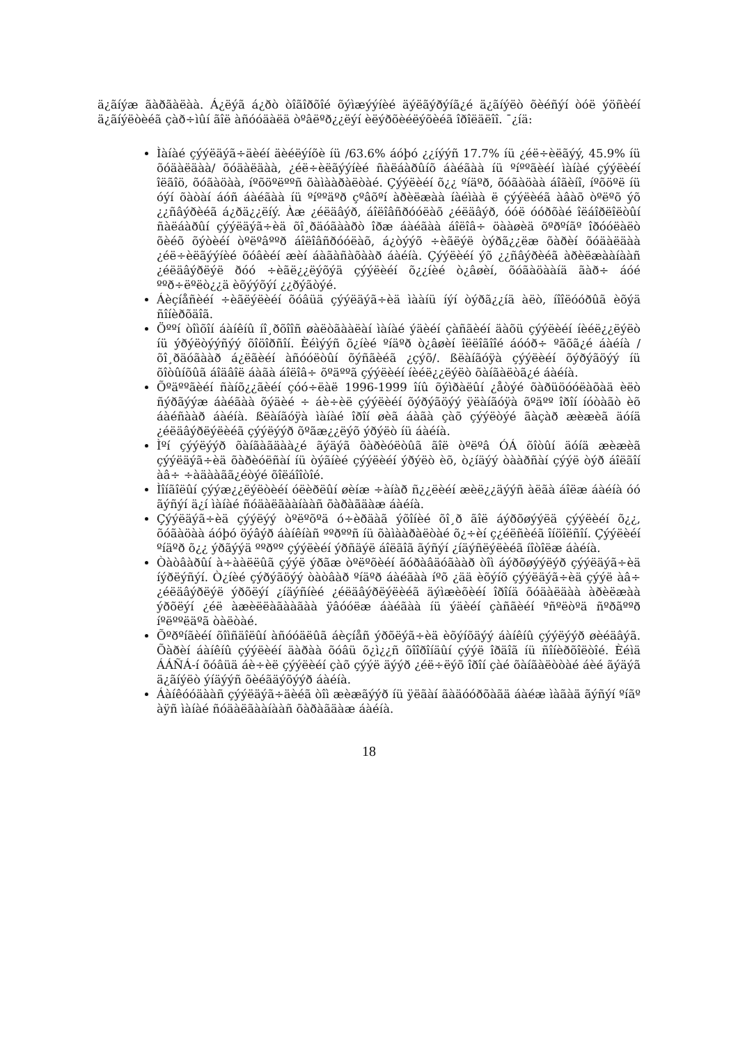ä¿ãíýæ ãàðãàëàà. Á¿ëýã á¿ðò òîãîðõîé õýìæýýíèé äýëãýðýíã¿é ä¿ãíýëò õèéñýí òóë ýöñèéí ä¿ãíýëòèéã çàð÷ìûí ãîë àñóóäàëä òºâëºð¿¿ëýí èëýðõèéëýõèéã îðîëäëîî. ¯¿íä:
Ìàíàé çýýëäýã÷äèéí äèéëýíõè íü /63.6% áóþó ¿¿íýýñ 17.7% íü ¿éë÷èëãýý, 45.9% íü õóäàëäàà/ õóäàëäàà, ¿éë÷èëãýýíèé ñàëáàðûíõ áàéãàà íü ºíººãèéí ìàíàé çýýëèéí îëãîö, õóãàöàà, íºõöºëººñ õàìààðàëòàé. Çýýëèéí õ¿¿ ºíäºð, õóãàöàà áîãèíî, íºõöºë íü óýí õàòàí áóñ áàéãàà íü ºíººäºð çºâõºí àðèëæàà íàéìàà ë çýýëèéã àâàõ òºëºõ ýõ ¿¿ñâýðèéã á¿ðä¿¿ëíý. Àæ ¿éëäâýð, áîëîâñðóóëàõ ¿éëäâýð, óóë óóðõàé îëáîðëîëòûí ñàëáàðûí çýýëäýã÷èä õî¸ðäóãààðò îðæ áàéãàà áîëîâ÷ öààøèä õºðºíãº îðóóëàëò õèéõ õýòèéí òºëºâººð áîëîâñðóóëàõ, á¿òýýõ ÷èãëýë òýðã¿¿ëæ õàðèí õóäàëäàà ¿éë÷èëãýýíèé õóâèéí æèí áàãàñàõààð áàéíà. Çýýëèéí ýõ ¿¿ñâýðèéã àðèëæààíààñ ¿éëäâýðëýë ðóó ÷èãë¿¿ëýõýä çýýëèéí õ¿¿íèé ò¿âøèí, õóãàöààíä ãàð÷ áóé ººð÷ëºëò¿¿ä èõýýõýí ¿¿ðýãòýé.
Áèçíåñèéí ÷èãëýëèéí õóâüä çýýëäýã÷èä ìààíü íýí òýðã¿¿íä àëò, íîîëóóðûã èõýä ñîíèðõäîã.
Öººí òîìõîí áàíêíû íî¸ðõîîñ øàëòãààëàí ìàíàé ýäèéí çàñãèéí äàõü çýýëèéí íèéë¿¿ëýëò íü ýðýëòýýñýý õîöîðñîí. Èéìýýñ õ¿íèé ºíäºð ò¿âøèí îëëîãîîé áóóð÷ ºãõã¿é áàéíà /õî¸ðäóãààð á¿ëãèéí àñóóëòûí õýñãèéã ¿çýõ/. ßëàíãóÿà çýýëèéí õýðýãöýý íü õîòûíõûã áîäâîë áàãà áîëîâ÷ õºäººã çýýëèéí íèéë¿¿ëýëò õàíãàëòã¿é áàéíà.
Õºäººãèéí ñàíõ¿¿ãèéí çóó÷ëàë 1996-1999 îíû õýìðàëûí ¿åòýé õàðüöóóëàõàä èëò ñýðãýýæ áàéãàà õýäèé ÷ áè÷èë çýýëèéí õýðýãöýý ÿëàíãóÿà õºäºº îðîí íóòàãò èõ áàéñààð áàéíà. ßëàíãóÿà ìàíàé îðîí øèã áàãà çàõ çýýëòýé ãàçàð æèæèã äóíä ¿éëäâýðëýëèéã çýýëýýð õºãæ¿¿ëýõ ýðýëò íü áàéíà.
Ìºí çýýëýýð õàíãàãäàà¿é ãýäýã õàðèóëòûã ãîë òºëºâ ÓÁ õîòûí äóíä æèæèã çýýëäýã÷èä õàðèóëñàí íü òýãíèé çýýëèéí ýðýëò èõ, ò¿íäýý òààðñàí çýýë òýð áîëãîí àâ÷ ÷àäààãã¿éòýé õîëáîîòîé.
Ìîíãîëûí çýýæ¿¿ëýëòèéí óëèðëûí øèíæ ÷àíàð ñ¿¿ëèéí æèë¿¿äýýñ àëãà áîëæ áàéíà óó ãýñýí ä¿í ìàíàé ñóäàëãààíààñ õàðàãäàæ áàéíà.
Çýýëäýã÷èä çýýëýý òºëºõºä ó÷èðäàã ýõîíèé õî¸ð ãîë áýðõøýýëä çýýëèéí õ¿¿, õóãàöàà áóþó öýâýð áàíêíàñ ººðººñ íü õàìààðàëòàé õ¿÷èí ç¿éëñèéã îíöîëñîí. Çýýëèéí ºíäºð õ¿¿ ýðãýýä ººðºº çýýëèéí ýðñäýë áîëãîã ãýñýí ¿íäýñëýëèéã íîòîëæ áàéíà.
Òàòâàðûí à÷ààëëûã çýýë ýðãæ òºëºõèéí ãóðàâäóãààð òîì áýðõøýýëýð çýýëäýã÷èä íýðëýñýí. Ò¿íèé çýðýãöýý òàòâàð ºíäºð áàéãàà íºõ ¿ää èõýíõ çýýëäýã÷èä çýýë àâ÷ ¿éëäâýðëýë ýðõëýí ¿íäýñíèé ¿éëäâýðëýëèéã äýìæèõèéí îðîíä õóäàëäàà àðèëæàà ýðõëýí ¿éë àæèëëàãààãàà ÿâóóëæ áàéãàà íü ýäèéí çàñãèéí ºñºëòºä ñºðãººð íºëººëäºã òàëòàé.
Õºðºíãèéí õîìñäîëûí àñóóäëûã áèçíåñ ýðõëýã÷èä èõýíõäýý áàíêíû çýýëýýð øèéäâýã. Õàðèí áàíêíû çýýëèéí äàðàà õóâü õ¿ì¿¿ñ õîîðîíäûí çýýë îðäîã íü ñîíèðõîëòîé. Èéìä ÁÁÑÁ-í õóâüä áè÷èë çýýëèéí çàõ çýýë äýýð ¿éë÷ëýõ îðîí çàé õàíãàëòòàé áèé ãýäýã ä¿ãíýëò ýíäýýñ õèéãäýõýýð áàéíà.
Áàíêóóäààñ çýýëäýã÷äèéã òîì æèæãýýð íü ÿëãàí ãàäóóðõàãä áàéæ ìàãàä ãýñýí ºíãº àÿñ ìàíàé ñóäàëãààíààñ õàðàãäàæ áàéíà.
18